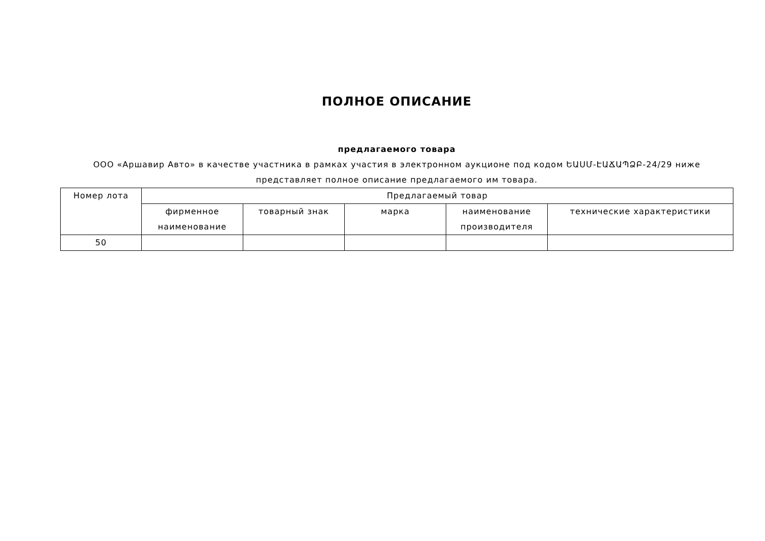ПОЛНОЕ ОПИСАНИЕ
предлагаемого товара
ООО «Аршавир Авто» в качестве участника в рамках участия в электронном аукционе под кодом ԵԱՍՄ-ԷԱՃԱՊՁԲ-24/29 ниже представляет полное описание предлагаемого им товара.
| Номер лота | Предлагаемый товар | | | | |
| --- | --- | --- | --- | --- | --- |
| | фирменное наименование | товарный знак | марка | наименование производителя | технические характеристики |
| 50 | | | | | |